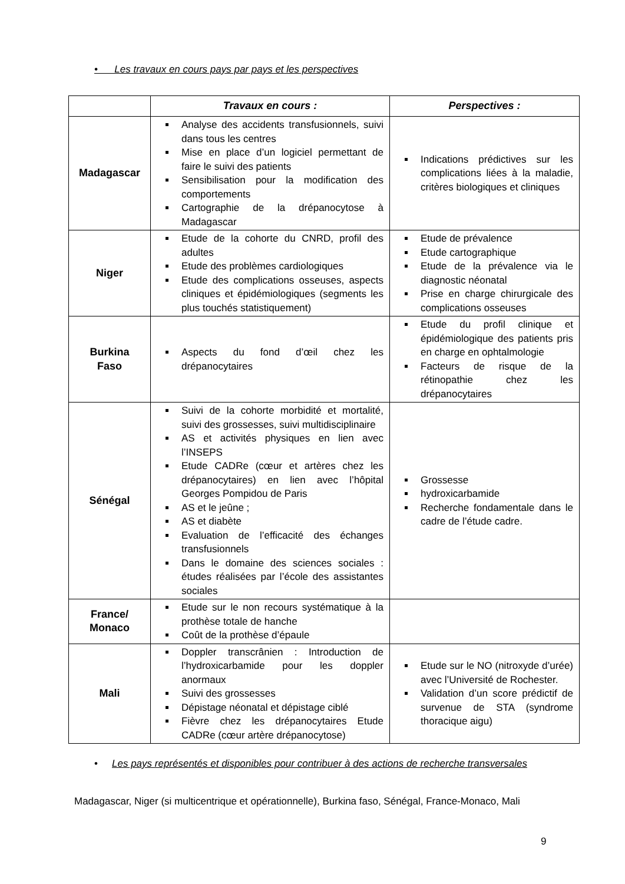• Les travaux en cours pays par pays et les perspectives
| | Travaux en cours : | Perspectives : |
| --- | --- | --- |
| Madagascar | Analyse des accidents transfusionnels, suivi dans tous les centres Mise en place d’un logiciel permettant de faire le suivi des patients Sensibilisation pour la modification des comportements Cartographie de la drépanocytose à Madagascar | Indications prédictives sur les complications liées à la maladie, critères biologiques et cliniques |
| Niger | Etude de la cohorte du CNRD, profil des adultes Etude des problèmes cardiologiques Etude des complications osseuses, aspects cliniques et épidémiologiques (segments les plus touchés statistiquement) | Etude de prévalence Etude cartographique Etude de la prévalence via le diagnostic néonatal Prise en charge chirurgicale des complications osseuses |
| Burkina Faso | Aspects du fond d’œil chez les drépanocytaires | Etude du profil clinique et épidémiologique des patients pris en charge en ophtalmologie Facteurs de risque de la rétinopathie chez les drépanocytaires |
| Sénégal | Suivi de la cohorte morbidité et mortalité, suivi des grossesses, suivi multidisciplinaire AS et activités physiques en lien avec l’INSEPS Etude CADRe (cœur et artères chez les drépanocytaires) en lien avec l’hôpital Georges Pompidou de Paris AS et le jeûne ; AS et diabète Evaluation de l’efficacité des échanges transfusionnels Dans le domaine des sciences sociales : études réalisées par l’école des assistantes sociales | Grossesse hydroxicarbamide Recherche fondamentale dans le cadre de l’étude cadre. |
| France/ Monaco | Etude sur le non recours systématique à la prothèse totale de hanche Coût de la prothèse d’épaule | |
| Mali | Doppler transcrânien : Introduction de l’hydroxicarbamide pour les doppler anormaux Suivi des grossesses Dépistage néonatal et dépistage ciblé Fièvre chez les drépanocytaires Etude CADRe (cœur artère drépanocytose) | Etude sur le NO (nitroxyde d’urée) avec l’Université de Rochester. Validation d’un score prédictif de survenue de STA (syndrome thoracique aigu) |
• Les pays représentés et disponibles pour contribuer à des actions de recherche transversales
Madagascar, Niger (si multicentrique et opérationnelle), Burkina faso, Sénégal, France-Monaco, Mali
9